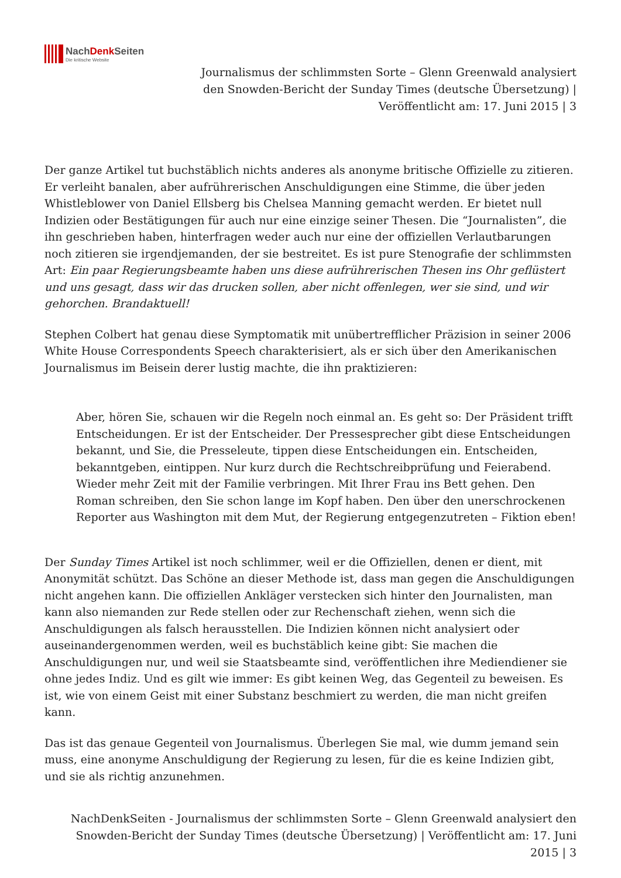NachDenk Seiten
Die kritische Website
Journalismus der schlimmsten Sorte – Glenn Greenwald analysiert den Snowden-Bericht der Sunday Times (deutsche Übersetzung) | Veröffentlicht am: 17. Juni 2015 | 3
Der ganze Artikel tut buchstäblich nichts anderes als anonyme britische Offizielle zu zitieren. Er verleiht banalen, aber aufrührerischen Anschuldigungen eine Stimme, die über jeden Whistleblower von Daniel Ellsberg bis Chelsea Manning gemacht werden. Er bietet null Indizien oder Bestätigungen für auch nur eine einzige seiner Thesen. Die “Journalisten”, die ihn geschrieben haben, hinterfragen weder auch nur eine der offiziellen Verlautbarungen noch zitieren sie irgendjemanden, der sie bestreitet. Es ist pure Stenografie der schlimmsten Art: Ein paar Regierungsbeamte haben uns diese aufrührerischen Thesen ins Ohr geflüstert und uns gesagt, dass wir das drucken sollen, aber nicht offenlegen, wer sie sind, und wir gehorchen. Brandaktuell!
Stephen Colbert hat genau diese Symptomatik mit unübertrefflicher Präzision in seiner 2006 White House Correspondents Speech charakterisiert, als er sich über den Amerikanischen Journalismus im Beisein derer lustig machte, die ihn praktizieren:
Aber, hören Sie, schauen wir die Regeln noch einmal an. Es geht so: Der Präsident trifft Entscheidungen. Er ist der Entscheider. Der Pressesprecher gibt diese Entscheidungen bekannt, und Sie, die Presseleute, tippen diese Entscheidungen ein. Entscheiden, bekanntgeben, eintippen. Nur kurz durch die Rechtschreibprüfung und Feierabend. Wieder mehr Zeit mit der Familie verbringen. Mit Ihrer Frau ins Bett gehen. Den Roman schreiben, den Sie schon lange im Kopf haben. Den über den unerschrockenen Reporter aus Washington mit dem Mut, der Regierung entgegenzutreten – Fiktion eben!
Der Sunday Times Artikel ist noch schlimmer, weil er die Offiziellen, denen er dient, mit Anonymität schützt. Das Schöne an dieser Methode ist, dass man gegen die Anschuldigungen nicht angehen kann. Die offiziellen Ankläger verstecken sich hinter den Journalisten, man kann also niemanden zur Rede stellen oder zur Rechenschaft ziehen, wenn sich die Anschuldigungen als falsch herausstellen. Die Indizien können nicht analysiert oder auseinandergenommen werden, weil es buchstäblich keine gibt: Sie machen die Anschuldigungen nur, und weil sie Staatsbeamte sind, veröffentlichen ihre Mediendiener sie ohne jedes Indiz. Und es gilt wie immer: Es gibt keinen Weg, das Gegenteil zu beweisen. Es ist, wie von einem Geist mit einer Substanz beschmiert zu werden, die man nicht greifen kann.
Das ist das genaue Gegenteil von Journalismus. Überlegen Sie mal, wie dumm jemand sein muss, eine anonyme Anschuldigung der Regierung zu lesen, für die es keine Indizien gibt, und sie als richtig anzunehmen.
NachDenkSeiten - Journalismus der schlimmsten Sorte – Glenn Greenwald analysiert den Snowden-Bericht der Sunday Times (deutsche Übersetzung) | Veröffentlicht am: 17. Juni 2015 | 3